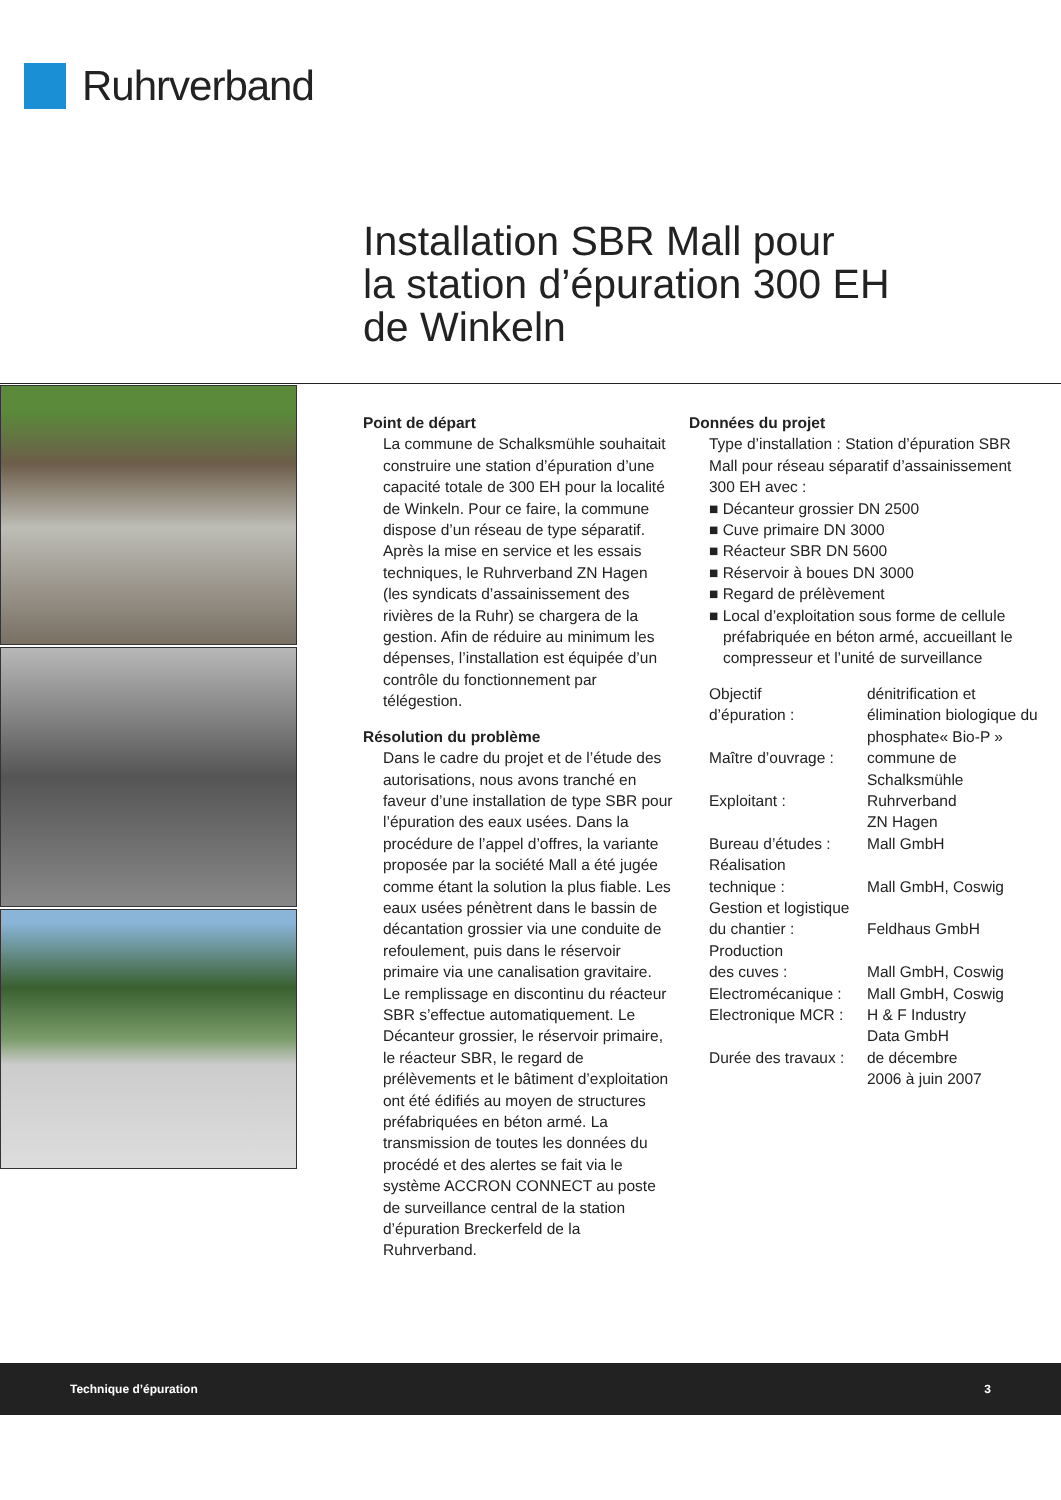Ruhrverband
Installation SBR Mall pour
la station d’épuration 300 EH
de Winkeln
Point de départ
La commune de Schalksmühle souhaitait construire une station d’épuration d’une capacité totale de 300 EH pour la localité de Winkeln. Pour ce faire, la commune dispose d’un réseau de type séparatif. Après la mise en service et les essais techniques, le Ruhrverband ZN Hagen (les syndicats d’assainissement des rivières de la Ruhr) se chargera de la gestion. Afin de réduire au minimum les dépenses, l’installation est équipée d’un contrôle du fonctionnement par télégestion.
Résolution du problème
Dans le cadre du projet et de l’étude des autorisations, nous avons tranché en faveur d’une installation de type SBR pour l’épuration des eaux usées. Dans la procédure de l’appel d’offres, la variante proposée par la société Mall a été jugée comme étant la solution la plus fiable. Les eaux usées pénètrent dans le bassin de décantation grossier via une conduite de refoulement, puis dans le réservoir primaire via une canalisation gravitaire. Le remplissage en discontinu du réacteur SBR s’effectue automatiquement. Le Décanteur grossier, le réservoir primaire, le réacteur SBR, le regard de prélèvements et le bâtiment d’exploitation ont été édifiés au moyen de structures préfabriquées en béton armé. La transmission de toutes les données du procédé et des alertes se fait via le système ACCRON CONNECT au poste de surveillance central de la station d’épuration Breckerfeld de la Ruhrverband.
Données du projet
Type d’installation : Station d’épuration SBR Mall pour réseau séparatif d’assainissement 300 EH avec :
■ Décanteur grossier DN 2500
■ Cuve primaire DN 3000
■ Réacteur SBR DN 5600
■ Réservoir à boues DN 3000
■ Regard de prélèvement
■ Local d’exploitation sous forme de cellule préfabriquée en béton armé, accueillant le compresseur et l’unité de surveillance
| Objectif d’épuration : | dénitrification et élimination biologique du phosphate« Bio-P » |
| Maître d’ouvrage : | commune de Schalksmühle |
| Exploitant : | Ruhrverband ZN Hagen |
| Bureau d’études : | Mall GmbH |
| Réalisation technique : | Mall GmbH, Coswig |
| Gestion et logistique du chantier : | Feldhaus GmbH |
| Production des cuves : | Mall GmbH, Coswig |
| Electromécanique : | Mall GmbH, Coswig |
| Electronique MCR : | H & F Industry Data GmbH |
| Durée des travaux : | de décembre 2006 à juin 2007 |
Technique d’épuration 3